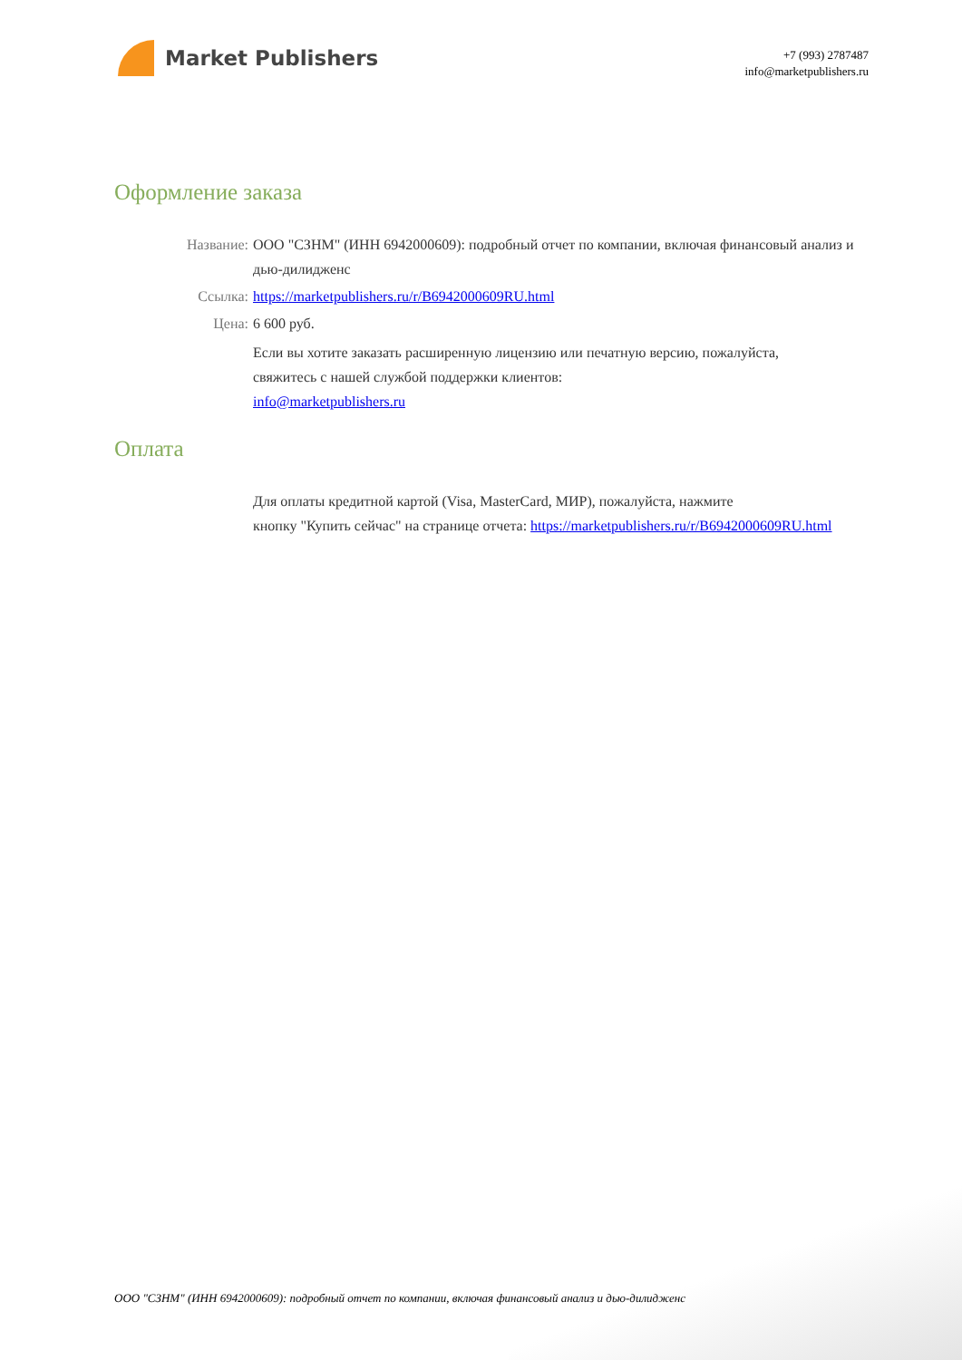Market Publishers
+7 (993) 2787487
info@marketpublishers.ru
Оформление заказа
Название: ООО "СЗНМ" (ИНН 6942000609): подробный отчет по компании, включая финансовый анализ и дью-дилидженс
Ссылка: https://marketpublishers.ru/r/B6942000609RU.html
Цена: 6 600 руб.
Если вы хотите заказать расширенную лицензию или печатную версию, пожалуйста, свяжитесь с нашей службой поддержки клиентов:
info@marketpublishers.ru
Оплата
Для оплаты кредитной картой (Visa, MasterCard, МИР), пожалуйста, нажмите
кнопку "Купить сейчас" на странице отчета: https://marketpublishers.ru/r/B6942000609RU.html
ООО "СЗНМ" (ИНН 6942000609): подробный отчет по компании, включая финансовый анализ и дью-дилидженс